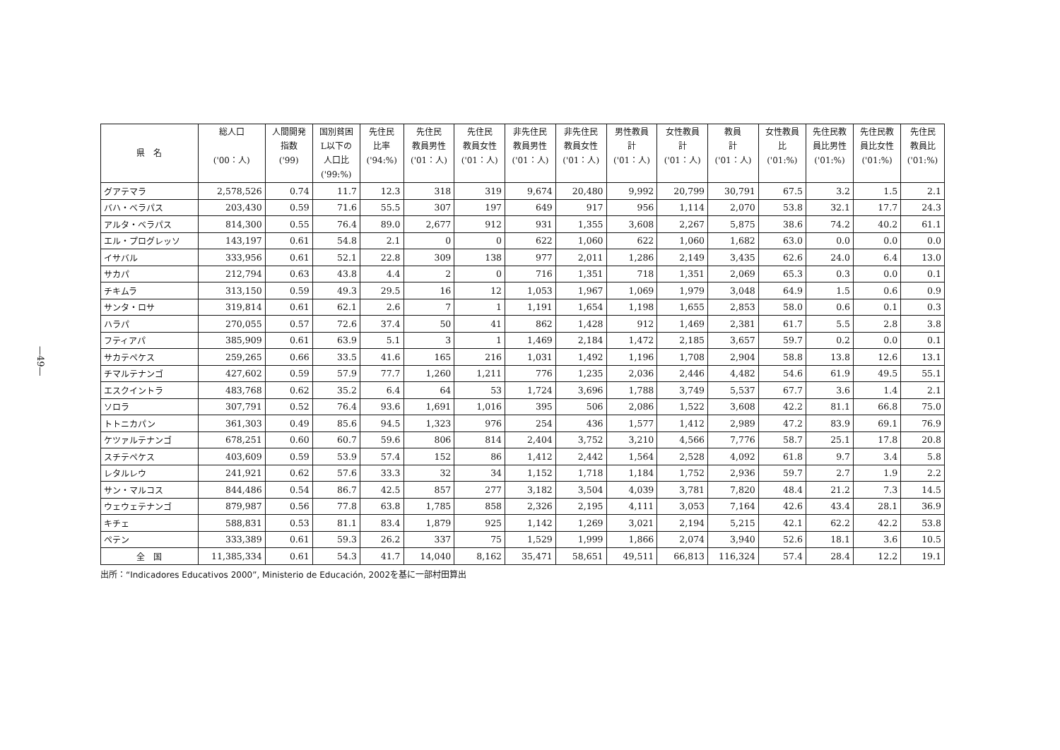—49—
| 県 名 | 総人口 ('00：人) | 人間開発 指数 ('99) | 国別貧困 L以下の 人口比 ('99:%) | 先住民 比率 ('94:%) | 先住民 教員男性 ('01：人) | 先住民 教員女性 ('01：人) | 非先住民 教員男性 ('01：人) | 非先住民 教員女性 ('01：人) | 男性教員 計 ('01：人) | 女性教員 計 ('01：人) | 教員 計 ('01：人) | 女性教員 比 ('01:%) | 先住民教 員比男性 ('01:%) | 先住民教 員比女性 ('01:%) | 先住民 教員比 ('01:%) |
| --- | --- | --- | --- | --- | --- | --- | --- | --- | --- | --- | --- | --- | --- | --- | --- |
| グアテマラ | 2,578,526 | 0.74 | 11.7 | 12.3 | 318 | 319 | 9,674 | 20,480 | 9,992 | 20,799 | 30,791 | 67.5 | 3.2 | 1.5 | 2.1 |
| バハ・ベラパス | 203,430 | 0.59 | 71.6 | 55.5 | 307 | 197 | 649 | 917 | 956 | 1,114 | 2,070 | 53.8 | 32.1 | 17.7 | 24.3 |
| アルタ・ベラパス | 814,300 | 0.55 | 76.4 | 89.0 | 2,677 | 912 | 931 | 1,355 | 3,608 | 2,267 | 5,875 | 38.6 | 74.2 | 40.2 | 61.1 |
| エル・プログレッソ | 143,197 | 0.61 | 54.8 | 2.1 | 0 | 0 | 622 | 1,060 | 622 | 1,060 | 1,682 | 63.0 | 0.0 | 0.0 | 0.0 |
| イサバル | 333,956 | 0.61 | 52.1 | 22.8 | 309 | 138 | 977 | 2,011 | 1,286 | 2,149 | 3,435 | 62.6 | 24.0 | 6.4 | 13.0 |
| サカパ | 212,794 | 0.63 | 43.8 | 4.4 | 2 | 0 | 716 | 1,351 | 718 | 1,351 | 2,069 | 65.3 | 0.3 | 0.0 | 0.1 |
| チキムラ | 313,150 | 0.59 | 49.3 | 29.5 | 16 | 12 | 1,053 | 1,967 | 1,069 | 1,979 | 3,048 | 64.9 | 1.5 | 0.6 | 0.9 |
| サンタ・ロサ | 319,814 | 0.61 | 62.1 | 2.6 | 7 | 1 | 1,191 | 1,654 | 1,198 | 1,655 | 2,853 | 58.0 | 0.6 | 0.1 | 0.3 |
| ハラパ | 270,055 | 0.57 | 72.6 | 37.4 | 50 | 41 | 862 | 1,428 | 912 | 1,469 | 2,381 | 61.7 | 5.5 | 2.8 | 3.8 |
| フティアパ | 385,909 | 0.61 | 63.9 | 5.1 | 3 | 1 | 1,469 | 2,184 | 1,472 | 2,185 | 3,657 | 59.7 | 0.2 | 0.0 | 0.1 |
| サカテペケス | 259,265 | 0.66 | 33.5 | 41.6 | 165 | 216 | 1,031 | 1,492 | 1,196 | 1,708 | 2,904 | 58.8 | 13.8 | 12.6 | 13.1 |
| チマルテナンゴ | 427,602 | 0.59 | 57.9 | 77.7 | 1,260 | 1,211 | 776 | 1,235 | 2,036 | 2,446 | 4,482 | 54.6 | 61.9 | 49.5 | 55.1 |
| エスクイントラ | 483,768 | 0.62 | 35.2 | 6.4 | 64 | 53 | 1,724 | 3,696 | 1,788 | 3,749 | 5,537 | 67.7 | 3.6 | 1.4 | 2.1 |
| ソロラ | 307,791 | 0.52 | 76.4 | 93.6 | 1,691 | 1,016 | 395 | 506 | 2,086 | 1,522 | 3,608 | 42.2 | 81.1 | 66.8 | 75.0 |
| トトニカパン | 361,303 | 0.49 | 85.6 | 94.5 | 1,323 | 976 | 254 | 436 | 1,577 | 1,412 | 2,989 | 47.2 | 83.9 | 69.1 | 76.9 |
| ケツァルテナンゴ | 678,251 | 0.60 | 60.7 | 59.6 | 806 | 814 | 2,404 | 3,752 | 3,210 | 4,566 | 7,776 | 58.7 | 25.1 | 17.8 | 20.8 |
| スチテペケス | 403,609 | 0.59 | 53.9 | 57.4 | 152 | 86 | 1,412 | 2,442 | 1,564 | 2,528 | 4,092 | 61.8 | 9.7 | 3.4 | 5.8 |
| レタルレウ | 241,921 | 0.62 | 57.6 | 33.3 | 32 | 34 | 1,152 | 1,718 | 1,184 | 1,752 | 2,936 | 59.7 | 2.7 | 1.9 | 2.2 |
| サン・マルコス | 844,486 | 0.54 | 86.7 | 42.5 | 857 | 277 | 3,182 | 3,504 | 4,039 | 3,781 | 7,820 | 48.4 | 21.2 | 7.3 | 14.5 |
| ウェウェテナンゴ | 879,987 | 0.56 | 77.8 | 63.8 | 1,785 | 858 | 2,326 | 2,195 | 4,111 | 3,053 | 7,164 | 42.6 | 43.4 | 28.1 | 36.9 |
| キチェ | 588,831 | 0.53 | 81.1 | 83.4 | 1,879 | 925 | 1,142 | 1,269 | 3,021 | 2,194 | 5,215 | 42.1 | 62.2 | 42.2 | 53.8 |
| ペテン | 333,389 | 0.61 | 59.3 | 26.2 | 337 | 75 | 1,529 | 1,999 | 1,866 | 2,074 | 3,940 | 52.6 | 18.1 | 3.6 | 10.5 |
| 全 国 | 11,385,334 | 0.61 | 54.3 | 41.7 | 14,040 | 8,162 | 35,471 | 58,651 | 49,511 | 66,813 | 116,324 | 57.4 | 28.4 | 12.2 | 19.1 |
出所：“Indicadores Educativos 2000”, Ministerio de Educación, 2002を基に一部村田算出